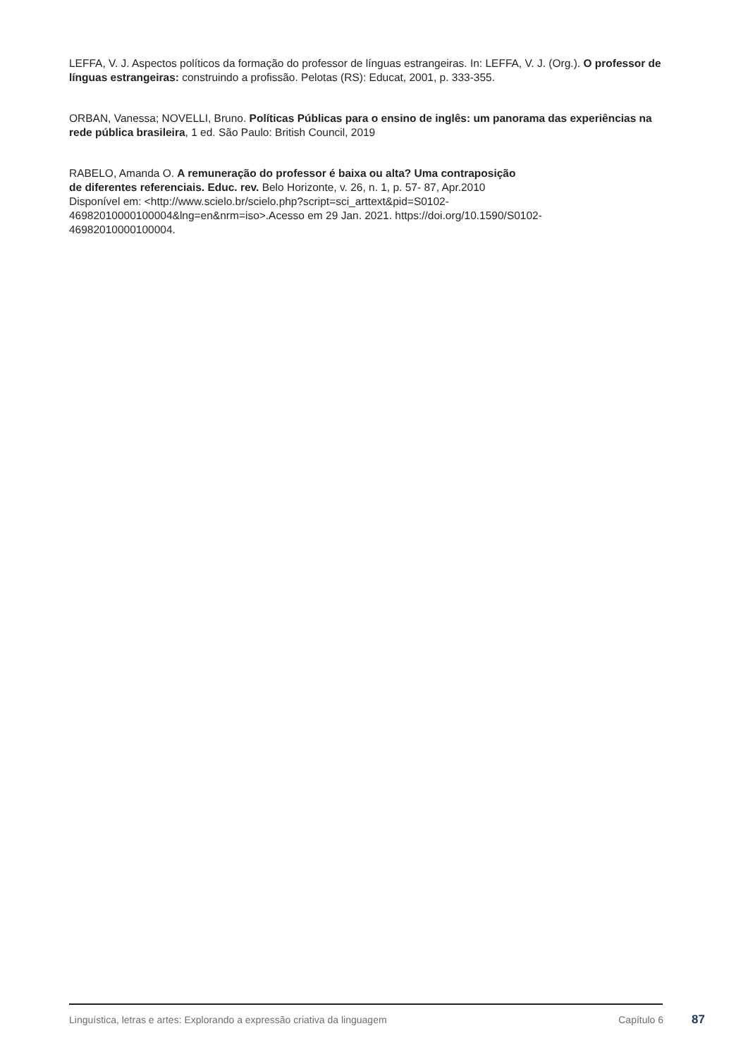LEFFA, V. J. Aspectos políticos da formação do professor de línguas estrangeiras. In: LEFFA, V. J. (Org.). O professor de línguas estrangeiras: construindo a profissão. Pelotas (RS): Educat, 2001, p. 333-355.
ORBAN, Vanessa; NOVELLI, Bruno. Políticas Públicas para o ensino de inglês: um panorama das experiências na rede pública brasileira, 1 ed. São Paulo: British Council, 2019
RABELO, Amanda O. A remuneração do professor é baixa ou alta? Uma contraposição
de diferentes referenciais. Educ. rev. Belo Horizonte, v. 26, n. 1, p. 57- 87, Apr.2010
Disponível em: <http://www.scielo.br/scielo.php?script=sci_arttext&pid=S0102-
46982010000100004&lng=en&nrm=iso>.Acesso em 29 Jan. 2021. https://doi.org/10.1590/S0102-
46982010000100004.
Linguística, letras e artes: Explorando a expressão criativa da linguagem Capítulo 6 87